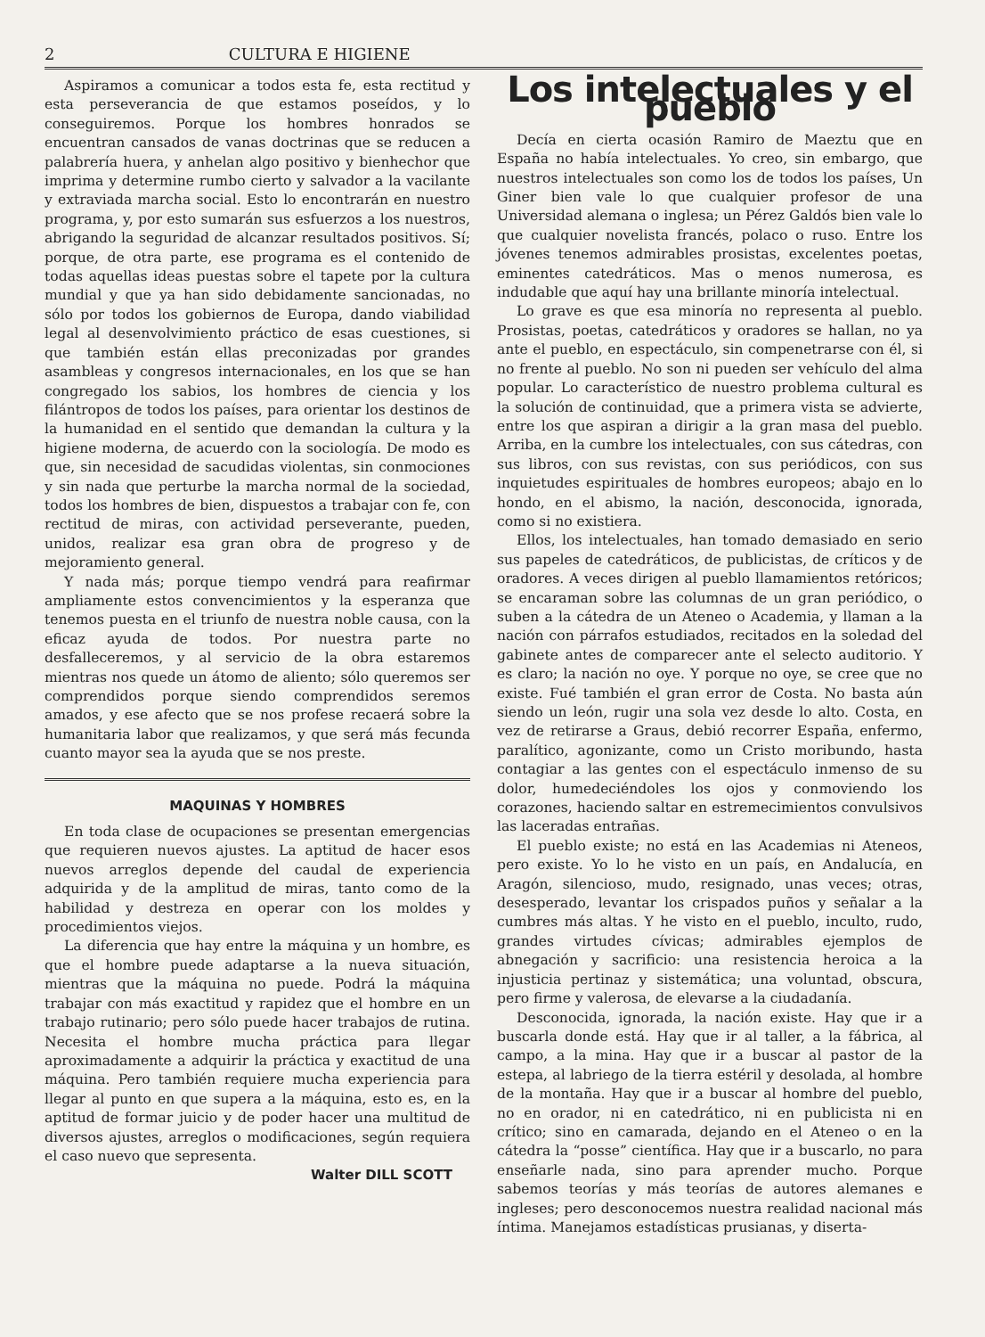2 CULTURA E HIGIENE
Aspiramos a comunicar a todos esta fe, esta rectitud y esta perseverancia de que estamos poseídos, y lo conseguiremos. Porque los hombres honrados se encuentran cansados de vanas doctrinas que se reducen a palabrería huera, y anhelan algo positivo y bienhechor que imprima y determine rumbo cierto y salvador a la vacilante y extraviada marcha social. Esto lo encontrarán en nuestro programa, y, por esto sumarán sus esfuerzos a los nuestros, abrigando la seguridad de alcanzar resultados positivos. Sí; porque, de otra parte, ese programa es el contenido de todas aquellas ideas puestas sobre el tapete por la cultura mundial y que ya han sido debidamente sancionadas, no sólo por todos los gobiernos de Europa, dando viabilidad legal al desenvolvimiento práctico de esas cuestiones, si que también están ellas preconizadas por grandes asambleas y congresos internacionales, en los que se han congregado los sabios, los hombres de ciencia y los filántropos de todos los países, para orientar los destinos de la humanidad en el sentido que demandan la cultura y la higiene moderna, de acuerdo con la sociología. De modo es que, sin necesidad de sacudidas violentas, sin conmociones y sin nada que perturbe la marcha normal de la sociedad, todos los hombres de bien, dispuestos a trabajar con fe, con rectitud de miras, con actividad perseverante, pueden, unidos, realizar esa gran obra de progreso y de mejoramiento general.
Y nada más; porque tiempo vendrá para reafirmar ampliamente estos convencimientos y la esperanza que tenemos puesta en el triunfo de nuestra noble causa, con la eficaz ayuda de todos. Por nuestra parte no desfalleceremos, y al servicio de la obra estaremos mientras nos quede un átomo de aliento; sólo queremos ser comprendidos porque siendo comprendidos seremos amados, y ese afecto que se nos profese recaerá sobre la humanitaria labor que realizamos, y que será más fecunda cuanto mayor sea la ayuda que se nos preste.
MAQUINAS Y HOMBRES
En toda clase de ocupaciones se presentan emergencias que requieren nuevos ajustes. La aptitud de hacer esos nuevos arreglos depende del caudal de experiencia adquirida y de la amplitud de miras, tanto como de la habilidad y destreza en operar con los moldes y procedimientos viejos.
La diferencia que hay entre la máquina y un hombre, es que el hombre puede adaptarse a la nueva situación, mientras que la máquina no puede. Podrá la máquina trabajar con más exactitud y rapidez que el hombre en un trabajo rutinario; pero sólo puede hacer trabajos de rutina. Necesita el hombre mucha práctica para llegar aproximadamente a adquirir la práctica y exactitud de una máquina. Pero también requiere mucha experiencia para llegar al punto en que supera a la máquina, esto es, en la aptitud de formar juicio y de poder hacer una multitud de diversos ajustes, arreglos o modificaciones, según requiera el caso nuevo que sepresenta.
Walter DILL SCOTT
Los intelectuales y el pueblo
Decía en cierta ocasión Ramiro de Maeztu que en España no había intelectuales. Yo creo, sin embargo, que nuestros intelectuales son como los de todos los países, Un Giner bien vale lo que cualquier profesor de una Universidad alemana o inglesa; un Pérez Galdós bien vale lo que cualquier novelista francés, polaco o ruso. Entre los jóvenes tenemos admirables prosistas, excelentes poetas, eminentes catedráticos. Mas o menos numerosa, es indudable que aquí hay una brillante minoría intelectual.
Lo grave es que esa minoría no representa al pueblo. Prosistas, poetas, catedráticos y oradores se hallan, no ya ante el pueblo, en espectáculo, sin compenetrarse con él, si no frente al pueblo. No son ni pueden ser vehículo del alma popular. Lo característico de nuestro problema cultural es la solución de continuidad, que a primera vista se advierte, entre los que aspiran a dirigir a la gran masa del pueblo. Arriba, en la cumbre los intelectuales, con sus cátedras, con sus libros, con sus revistas, con sus periódicos, con sus inquietudes espirituales de hombres europeos; abajo en lo hondo, en el abismo, la nación, desconocida, ignorada, como si no existiera.
Ellos, los intelectuales, han tomado demasiado en serio sus papeles de catedráticos, de publicistas, de críticos y de oradores. A veces dirigen al pueblo llamamientos retóricos; se encaraman sobre las columnas de un gran periódico, o suben a la cátedra de un Ateneo o Academia, y llaman a la nación con párrafos estudiados, recitados en la soledad del gabinete antes de comparecer ante el selecto auditorio. Y es claro; la nación no oye. Y porque no oye, se cree que no existe. Fué también el gran error de Costa. No basta aún siendo un león, rugir una sola vez desde lo alto. Costa, en vez de retirarse a Graus, debió recorrer España, enfermo, paralítico, agonizante, como un Cristo moribundo, hasta contagiar a las gentes con el espectáculo inmenso de su dolor, humedeciéndoles los ojos y conmoviendo los corazones, haciendo saltar en estremecimientos convulsivos las laceradas entrañas.
El pueblo existe; no está en las Academias ni Ateneos, pero existe. Yo lo he visto en un país, en Andalucía, en Aragón, silencioso, mudo, resignado, unas veces; otras, desesperado, levantar los crispados puños y señalar a la cumbres más altas. Y he visto en el pueblo, inculto, rudo, grandes virtudes cívicas; admirables ejemplos de abnegación y sacrificio: una resistencia heroica a la injusticia pertinaz y sistemática; una voluntad, obscura, pero firme y valerosa, de elevarse a la ciudadanía.
Desconocida, ignorada, la nación existe. Hay que ir a buscarla donde está. Hay que ir al taller, a la fábrica, al campo, a la mina. Hay que ir a buscar al pastor de la estepa, al labriego de la tierra estéril y desolada, al hombre de la montaña. Hay que ir a buscar al hombre del pueblo, no en orador, ni en catedrático, ni en publicista ni en crítico; sino en camarada, dejando en el Ateneo o en la cátedra la “posse” científica. Hay que ir a buscarlo, no para enseñarle nada, sino para aprender mucho. Porque sabemos teorías y más teorías de autores alemanes e ingleses; pero desconocemos nuestra realidad nacional más íntima. Manejamos estadísticas prusianas, y diserta-